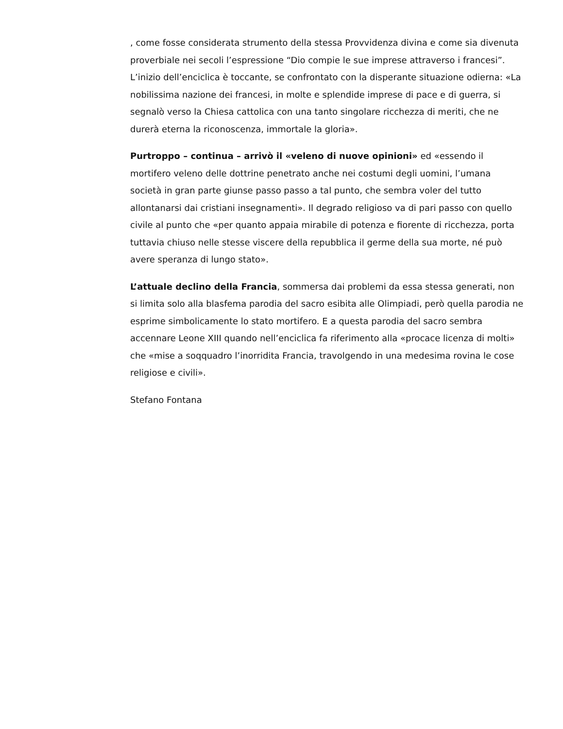, come fosse considerata strumento della stessa Provvidenza divina e come sia divenuta proverbiale nei secoli l’espressione “Dio compie le sue imprese attraverso i francesi”. L’inizio dell’enciclica è toccante, se confrontato con la disperante situazione odierna: «La nobilissima nazione dei francesi, in molte e splendide imprese di pace e di guerra, si segnalò verso la Chiesa cattolica con una tanto singolare ricchezza di meriti, che ne durerà eterna la riconoscenza, immortale la gloria».
Purtroppo – continua – arrivò il «veleno di nuove opinioni» ed «essendo il mortifero veleno delle dottrine penetrato anche nei costumi degli uomini, l’umana società in gran parte giunse passo passo a tal punto, che sembra voler del tutto allontanarsi dai cristiani insegnamenti». Il degrado religioso va di pari passo con quello civile al punto che «per quanto appaia mirabile di potenza e fiorente di ricchezza, porta tuttavia chiuso nelle stesse viscere della repubblica il germe della sua morte, né può avere speranza di lungo stato».
L’attuale declino della Francia, sommersa dai problemi da essa stessa generati, non si limita solo alla blasfema parodia del sacro esibita alle Olimpiadi, però quella parodia ne esprime simbolicamente lo stato mortifero. E a questa parodia del sacro sembra accennare Leone XIII quando nell’enciclica fa riferimento alla «procace licenza di molti» che «mise a soqquadro l’inorridita Francia, travolgendo in una medesima rovina le cose religiose e civili».
Stefano Fontana